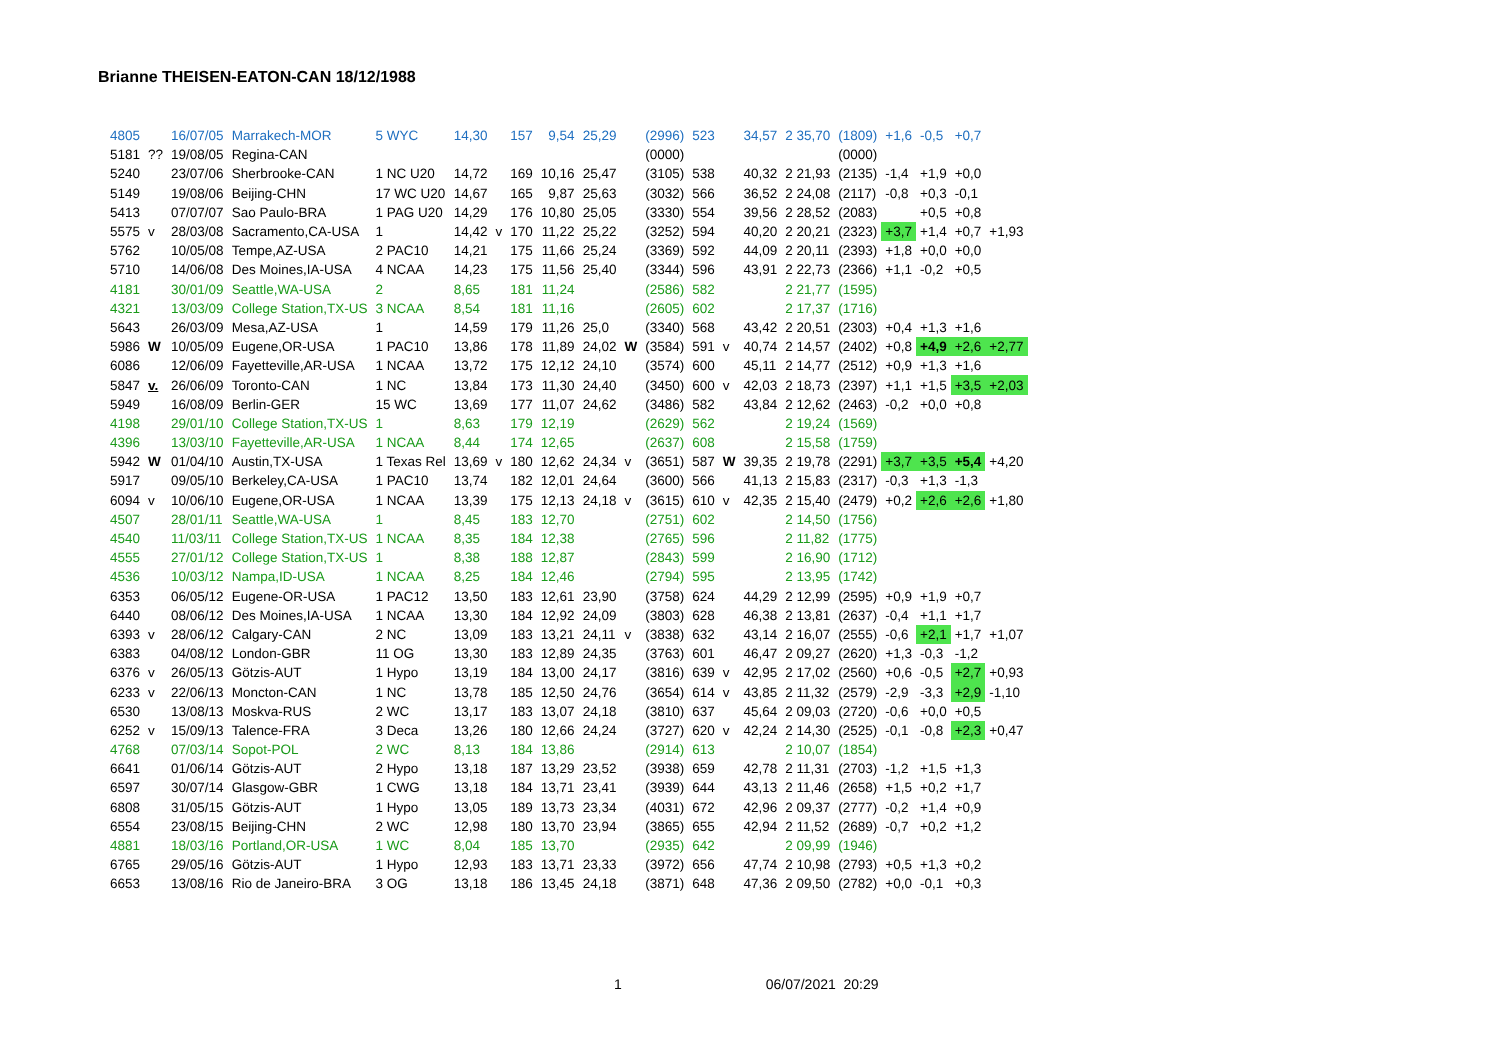Brianne THEISEN-EATON-CAN 18/12/1988
| 4805 | | 16/07/05 | Marrakech-MOR | 5 WYC | 14,30 | | 157 | 9,54 | 25,29 | | (2996) | 523 | | 34,57 | 2 35,70 | (1809) | +1,6 | -0,5 | +0,7 | |
| 5181 | ?? | 19/08/05 | Regina-CAN | | | | | | | | (0000) | | | | | (0000) | | | | |
| 5240 | | 23/07/06 | Sherbrooke-CAN | 1 NC U20 | 14,72 | | 169 | 10,16 | 25,47 | | (3105) | 538 | | 40,32 | 2 21,93 | (2135) | -1,4 | +1,9 | +0,0 | |
| 5149 | | 19/08/06 | Beijing-CHN | 17 WC U20 | 14,67 | | 165 | 9,87 | 25,63 | | (3032) | 566 | | 36,52 | 2 24,08 | (2117) | -0,8 | +0,3 | -0,1 | |
| 5413 | | 07/07/07 | Sao Paulo-BRA | 1 PAG U20 | 14,29 | | 176 | 10,80 | 25,05 | | (3330) | 554 | | 39,56 | 2 28,52 | (2083) | | +0,5 | +0,8 | |
| 5575 | v | 28/03/08 | Sacramento,CA-USA | 1 | 14,42 | v | 170 | 11,22 | 25,22 | | (3252) | 594 | | 40,20 | 2 20,21 | (2323) | +3,7 | +1,4 | +0,7 | +1,93 |
| 5762 | | 10/05/08 | Tempe,AZ-USA | 2 PAC10 | 14,21 | | 175 | 11,66 | 25,24 | | (3369) | 592 | | 44,09 | 2 20,11 | (2393) | +1,8 | +0,0 | +0,0 | |
| 5710 | | 14/06/08 | Des Moines,IA-USA | 4 NCAA | 14,23 | | 175 | 11,56 | 25,40 | | (3344) | 596 | | 43,91 | 2 22,73 | (2366) | +1,1 | -0,2 | +0,5 | |
| 4181 | | 30/01/09 | Seattle,WA-USA | 2 | 8,65 | | 181 | 11,24 | | | (2586) | 582 | | | 2 21,77 | (1595) | | | | |
| 4321 | | 13/03/09 | College Station,TX-US | 3 NCAA | 8,54 | | 181 | 11,16 | | | (2605) | 602 | | | 2 17,37 | (1716) | | | | |
| 5643 | | 26/03/09 | Mesa,AZ-USA | 1 | 14,59 | | 179 | 11,26 | 25,0 | | (3340) | 568 | | 43,42 | 2 20,51 | (2303) | +0,4 | +1,3 | +1,6 | |
| 5986 | W | 10/05/09 | Eugene,OR-USA | 1 PAC10 | 13,86 | | 178 | 11,89 | 24,02 | W | (3584) | 591 | v | 40,74 | 2 14,57 | (2402) | +0,8 | +4,9 | +2,6 | +2,77 |
| 6086 | | 12/06/09 | Fayetteville,AR-USA | 1 NCAA | 13,72 | | 175 | 12,12 | 24,10 | | (3574) | 600 | | 45,11 | 2 14,77 | (2512) | +0,9 | +1,3 | +1,6 | |
| 5847 | v. | 26/06/09 | Toronto-CAN | 1 NC | 13,84 | | 173 | 11,30 | 24,40 | | (3450) | 600 | v | 42,03 | 2 18,73 | (2397) | +1,1 | +1,5 | +3,5 | +2,03 |
| 5949 | | 16/08/09 | Berlin-GER | 15 WC | 13,69 | | 177 | 11,07 | 24,62 | | (3486) | 582 | | 43,84 | 2 12,62 | (2463) | -0,2 | +0,0 | +0,8 | |
| 4198 | | 29/01/10 | College Station,TX-US | 1 | 8,63 | | 179 | 12,19 | | | (2629) | 562 | | | 2 19,24 | (1569) | | | | |
| 4396 | | 13/03/10 | Fayetteville,AR-USA | 1 NCAA | 8,44 | | 174 | 12,65 | | | (2637) | 608 | | | 2 15,58 | (1759) | | | | |
| 5942 | W | 01/04/10 | Austin,TX-USA | 1 Texas Rel | 13,69 | v | 180 | 12,62 | 24,34 | v | (3651) | 587 | W | 39,35 | 2 19,78 | (2291) | +3,7 | +3,5 | +5,4 | +4,20 |
| 5917 | | 09/05/10 | Berkeley,CA-USA | 1 PAC10 | 13,74 | | 182 | 12,01 | 24,64 | | (3600) | 566 | | 41,13 | 2 15,83 | (2317) | -0,3 | +1,3 | -1,3 | |
| 6094 | v | 10/06/10 | Eugene,OR-USA | 1 NCAA | 13,39 | | 175 | 12,13 | 24,18 | v | (3615) | 610 | v | 42,35 | 2 15,40 | (2479) | +0,2 | +2,6 | +2,6 | +1,80 |
| 4507 | | 28/01/11 | Seattle,WA-USA | 1 | 8,45 | | 183 | 12,70 | | | (2751) | 602 | | | 2 14,50 | (1756) | | | | |
| 4540 | | 11/03/11 | College Station,TX-US | 1 NCAA | 8,35 | | 184 | 12,38 | | | (2765) | 596 | | | 2 11,82 | (1775) | | | | |
| 4555 | | 27/01/12 | College Station,TX-US | 1 | 8,38 | | 188 | 12,87 | | | (2843) | 599 | | | 2 16,90 | (1712) | | | | |
| 4536 | | 10/03/12 | Nampa,ID-USA | 1 NCAA | 8,25 | | 184 | 12,46 | | | (2794) | 595 | | | 2 13,95 | (1742) | | | | |
| 6353 | | 06/05/12 | Eugene-OR-USA | 1 PAC12 | 13,50 | | 183 | 12,61 | 23,90 | | (3758) | 624 | | 44,29 | 2 12,99 | (2595) | +0,9 | +1,9 | +0,7 | |
| 6440 | | 08/06/12 | Des Moines,IA-USA | 1 NCAA | 13,30 | | 184 | 12,92 | 24,09 | | (3803) | 628 | | 46,38 | 2 13,81 | (2637) | -0,4 | +1,1 | +1,7 | |
| 6393 | v | 28/06/12 | Calgary-CAN | 2 NC | 13,09 | | 183 | 13,21 | 24,11 | v | (3838) | 632 | | 43,14 | 2 16,07 | (2555) | -0,6 | +2,1 | +1,7 | +1,07 |
| 6383 | | 04/08/12 | London-GBR | 11 OG | 13,30 | | 183 | 12,89 | 24,35 | | (3763) | 601 | | 46,47 | 2 09,27 | (2620) | +1,3 | -0,3 | -1,2 | |
| 6376 | v | 26/05/13 | Götzis-AUT | 1 Hypo | 13,19 | | 184 | 13,00 | 24,17 | | (3816) | 639 | v | 42,95 | 2 17,02 | (2560) | +0,6 | -0,5 | +2,7 | +0,93 |
| 6233 | v | 22/06/13 | Moncton-CAN | 1 NC | 13,78 | | 185 | 12,50 | 24,76 | | (3654) | 614 | v | 43,85 | 2 11,32 | (2579) | -2,9 | -3,3 | +2,9 | -1,10 |
| 6530 | | 13/08/13 | Moskva-RUS | 2 WC | 13,17 | | 183 | 13,07 | 24,18 | | (3810) | 637 | | 45,64 | 2 09,03 | (2720) | -0,6 | +0,0 | +0,5 | |
| 6252 | v | 15/09/13 | Talence-FRA | 3 Deca | 13,26 | | 180 | 12,66 | 24,24 | | (3727) | 620 | v | 42,24 | 2 14,30 | (2525) | -0,1 | -0,8 | +2,3 | +0,47 |
| 4768 | | 07/03/14 | Sopot-POL | 2 WC | 8,13 | | 184 | 13,86 | | | (2914) | 613 | | | 2 10,07 | (1854) | | | | |
| 6641 | | 01/06/14 | Götzis-AUT | 2 Hypo | 13,18 | | 187 | 13,29 | 23,52 | | (3938) | 659 | | 42,78 | 2 11,31 | (2703) | -1,2 | +1,5 | +1,3 | |
| 6597 | | 30/07/14 | Glasgow-GBR | 1 CWG | 13,18 | | 184 | 13,71 | 23,41 | | (3939) | 644 | | 43,13 | 2 11,46 | (2658) | +1,5 | +0,2 | +1,7 | |
| 6808 | | 31/05/15 | Götzis-AUT | 1 Hypo | 13,05 | | 189 | 13,73 | 23,34 | | (4031) | 672 | | 42,96 | 2 09,37 | (2777) | -0,2 | +1,4 | +0,9 | |
| 6554 | | 23/08/15 | Beijing-CHN | 2 WC | 12,98 | | 180 | 13,70 | 23,94 | | (3865) | 655 | | 42,94 | 2 11,52 | (2689) | -0,7 | +0,2 | +1,2 | |
| 4881 | | 18/03/16 | Portland,OR-USA | 1 WC | 8,04 | | 185 | 13,70 | | | (2935) | 642 | | | 2 09,99 | (1946) | | | | |
| 6765 | | 29/05/16 | Götzis-AUT | 1 Hypo | 12,93 | | 183 | 13,71 | 23,33 | | (3972) | 656 | | 47,74 | 2 10,98 | (2793) | +0,5 | +1,3 | +0,2 | |
| 6653 | | 13/08/16 | Rio de Janeiro-BRA | 3 OG | 13,18 | | 186 | 13,45 | 24,18 | | (3871) | 648 | | 47,36 | 2 09,50 | (2782) | +0,0 | -0,1 | +0,3 | |
1 06/07/2021 20:29